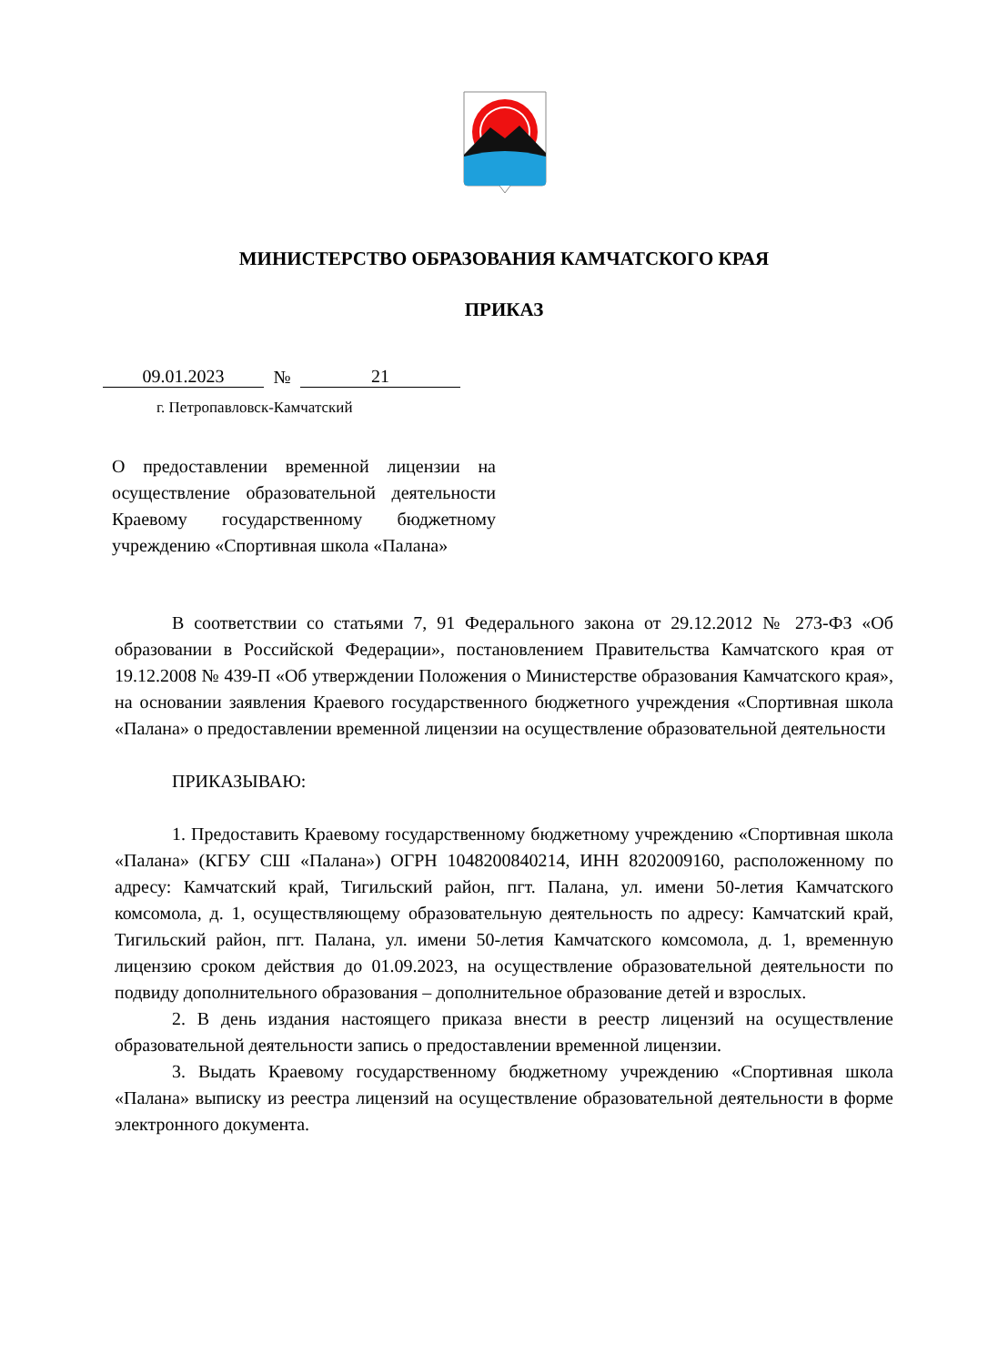МИНИСТЕРСТВО ОБРАЗОВАНИЯ КАМЧАТСКОГО КРАЯ
ПРИКАЗ
09.01.2023 № 21
г. Петропавловск-Камчатский
О предоставлении временной лицензии на осуществление образовательной деятельности Краевому государственному бюджетному учреждению «Спортивная школа «Палана»
В соответствии со статьями 7, 91 Федерального закона от 29.12.2012 № 273-ФЗ «Об образовании в Российской Федерации», постановлением Правительства Камчатского края от 19.12.2008 № 439-П «Об утверждении Положения о Министерстве образования Камчатского края», на основании заявления Краевого государственного бюджетного учреждения «Спортивная школа «Палана» о предоставлении временной лицензии на осуществление образовательной деятельности
ПРИКАЗЫВАЮ:
1. Предоставить Краевому государственному бюджетному учреждению «Спортивная школа «Палана» (КГБУ СШ «Палана») ОГРН 1048200840214, ИНН 8202009160, расположенному по адресу: Камчатский край, Тигильский район, пгт. Палана, ул. имени 50-летия Камчатского комсомола, д. 1, осуществляющему образовательную деятельность по адресу: Камчатский край, Тигильский район, пгт. Палана, ул. имени 50-летия Камчатского комсомола, д. 1, временную лицензию сроком действия до 01.09.2023, на осуществление образовательной деятельности по подвиду дополнительного образования – дополнительное образование детей и взрослых.
2. В день издания настоящего приказа внести в реестр лицензий на осуществление образовательной деятельности запись о предоставлении временной лицензии.
3. Выдать Краевому государственному бюджетному учреждению «Спортивная школа «Палана» выписку из реестра лицензий на осуществление образовательной деятельности в форме электронного документа.